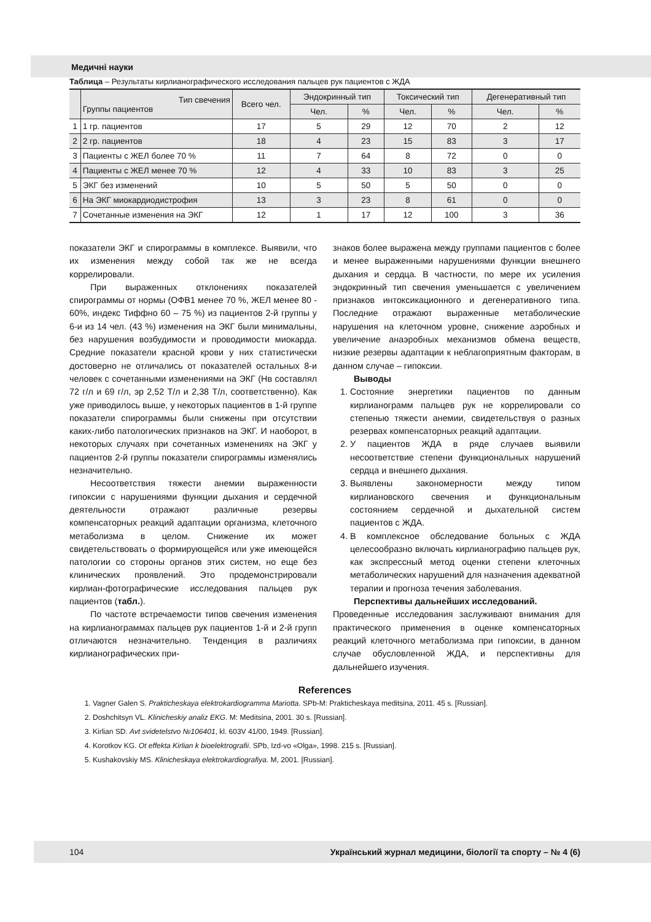Медичні науки
Таблица – Результаты кирлианографического исследования пальцев рук пациентов с ЖДА
| | Тип свечения Группы пациентов | Всего чел. | Эндокринный тип | | Токсический тип | | Дегенеративный тип | |
| | | | Чел. | % | Чел. | % | Чел. | % |
| 1 | 1 гр. пациентов | 17 | 5 | 29 | 12 | 70 | 2 | 12 |
| 2 | 2 гр. пациентов | 18 | 4 | 23 | 15 | 83 | 3 | 17 |
| 3 | Пациенты с ЖЕЛ более 70 % | 11 | 7 | 64 | 8 | 72 | 0 | 0 |
| 4 | Пациенты с ЖЕЛ менее 70 % | 12 | 4 | 33 | 10 | 83 | 3 | 25 |
| 5 | ЭКГ без изменений | 10 | 5 | 50 | 5 | 50 | 0 | 0 |
| 6 | На ЭКГ миокардиодистрофия | 13 | 3 | 23 | 8 | 61 | 0 | 0 |
| 7 | Сочетанные изменения на ЭКГ | 12 | 1 | 17 | 12 | 100 | 3 | 36 |
показатели ЭКГ и спирограммы в комплексе. Выявили, что их изменения между собой так же не всегда коррелировали.
При выраженных отклонениях показателей спирограммы от нормы (ОФВ1 менее 70 %, ЖЕЛ менее 80 - 60%, индекс Тиффно 60 – 75 %) из пациентов 2-й группы у 6-и из 14 чел. (43 %) изменения на ЭКГ были минимальны, без нарушения возбудимости и проводимости миокарда. Средние показатели красной крови у них статистически достоверно не отличались от показателей остальных 8-и человек с сочетанными изменениями на ЭКГ (Нв составлял 72 г/л и 69 г/л, эр 2,52 Т/л и 2,38 Т/л, соответственно). Как уже приводилось выше, у некоторых пациентов в 1-й группе показатели спирограммы были снижены при отсутствии каких-либо патологических признаков на ЭКГ. И наоборот, в некоторых случаях при сочетанных изменениях на ЭКГ у пациентов 2-й группы показатели спирограммы изменялись незначительно.
Несоответствия тяжести анемии выраженности гипоксии с нарушениями функции дыхания и сердечной деятельности отражают различные резервы компенсаторных реакций адаптации организма, клеточного метаболизма в целом. Снижение их может свидетельствовать о формирующейся или уже имеющейся патологии со стороны органов этих систем, но еще без клинических проявлений. Это продемонстрировали кирлиан-фотографические исследования пальцев рук пациентов (табл.).
По частоте встречаемости типов свечения изменения на кирлианограммах пальцев рук пациентов 1-й и 2-й групп отличаются незначительно. Тенденция в различиях кирлианографических при-
знаков более выражена между группами пациентов с более и менее выраженными нарушениями функции внешнего дыхания и сердца. В частности, по мере их усиления эндокринный тип свечения уменьшается с увеличением признаков интоксикационного и дегенеративного типа. Последние отражают выраженные метаболические нарушения на клеточном уровне, снижение аэробных и увеличение анаэробных механизмов обмена веществ, низкие резервы адаптации к неблагоприятным факторам, в данном случае – гипоксии.
Выводы
1. Состояние энергетики пациентов по данным кирлианограмм пальцев рук не коррелировали со степенью тяжести анемии, свидетельствуя о разных резервах компенсаторных реакций адаптации.
2. У пациентов ЖДА в ряде случаев выявили несоответствие степени функциональных нарушений сердца и внешнего дыхания.
3. Выявлены закономерности между типом кирлиановского свечения и функциональным состоянием сердечной и дыхательной систем пациентов с ЖДА.
4. В комплексное обследование больных с ЖДА целесообразно включать кирлианографию пальцев рук, как экспрессный метод оценки степени клеточных метаболических нарушений для назначения адекватной терапии и прогноза течения заболевания.
Перспективы дальнейших исследований.
Проведенные исследования заслуживают внимания для практического применения в оценке компенсаторных реакций клеточного метаболизма при гипоксии, в данном случае обусловленной ЖДА, и перспективны для дальнейшего изучения.
References
1. Vagner Galen S. Prakticheskaya elektrokardiogramma Mariotta. SPb-M: Prakticheskaya meditsina, 2011. 45 s. [Russian].
2. Doshchitsyn VL. Klinicheskiy analiz EKG. M: Meditsina, 2001. 30 s. [Russian].
3. Kirlian SD. Avt svidetelstvo №106401, kl. 603V 41/00, 1949. [Russian].
4. Korotkov KG. Ot effekta Kirlian k bioelektrografii. SPb, Izd-vo «Olga», 1998. 215 s. [Russian].
5. Kushakovskiy MS. Klinicheskaya elektrokardiografiya. M, 2001. [Russian].
104 Український журнал медицини, біології та спорту – № 4 (6)